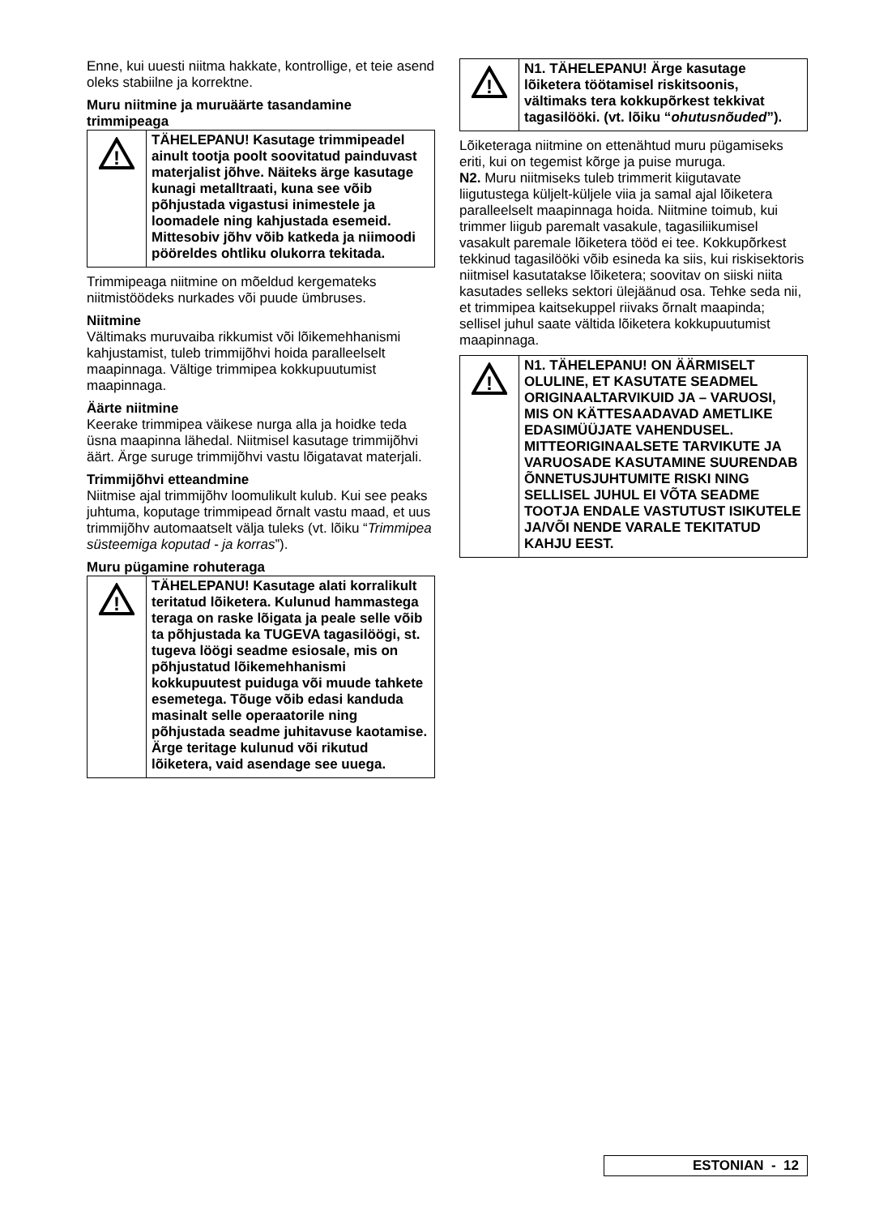Enne, kui uuesti niitma hakkate, kontrollige, et teie asend oleks stabiilne ja korrektne.
Muru niitmine ja muruäärte tasandamine trimmipeaga
!
TÄHELEPANU! Kasutage trimmipeadel ainult tootja poolt soovitatud painduvast materjalist jõhve. Näiteks ärge kasutage kunagi metalltraati, kuna see võib põhjustada vigastusi inimestele ja loomadele ning kahjustada esemeid. Mittesobiv jõhv võib katkeda ja niimoodi pööreldes ohtliku olukorra tekitada.
Trimmipeaga niitmine on mõeldud kergemateks niitmistöödeks nurkades või puude ümbruses.
Niitmine
Vältimaks muruvaiba rikkumist või lõikemehhanismi kahjustamist, tuleb trimmijõhvi hoida paralleelselt maapinnaga. Vältige trimmipea kokkupuutumist maapinnaga.
Äärte niitmine
Keerake trimmipea väikese nurga alla ja hoidke teda üsna maapinna lähedal. Niitmisel kasutage trimmijõhvi äärt. Ärge suruge trimmijõhvi vastu lõigatavat materjali.
Trimmijõhvi etteandmine
Niitmise ajal trimmijõhv loomulikult kulub. Kui see peaks juhtuma, koputage trimmipead õrnalt vastu maad, et uus trimmijõhv automaatselt välja tuleks (vt. lõiku “Trimmipea süsteemiga koputad - ja korras”).
Muru pügamine rohuteraga
!
TÄHELEPANU! Kasutage alati korralikult teritatud lõiketera. Kulunud hammastega teraga on raske lõigata ja peale selle võib ta põhjustada ka TUGEVA tagasilöögi, st. tugeva löögi seadme esiosale, mis on põhjustatud lõikemehhanismi kokkupuutest puiduga või muude tahkete esemetega. Tõuge võib edasi kanduda masinalt selle operaatorile ning põhjustada seadme juhitavuse kaotamise. Ärge teritage kulunud või rikutud lõiketera, vaid asendage see uuega.
!
N1. TÄHELEPANU! Ärge kasutage lõiketera töötamisel riskitsoonis, vältimaks tera kokkupõrkest tekkivat tagasilööki. (vt. lõiku “ohutusnõuded”).
Lõiketeraga niitmine on ettenähtud muru pügamiseks eriti, kui on tegemist kõrge ja puise muruga.
N2. Muru niitmiseks tuleb trimmerit kiigutavate liigutustega küljelt-küljele viia ja samal ajal lõiketera paralleelselt maapinnaga hoida. Niitmine toimub, kui trimmer liigub paremalt vasakule, tagasiliikumisel vasakult paremale lõiketera tööd ei tee. Kokkupõrkest tekkinud tagasilööki võib esineda ka siis, kui riskisektoris niitmisel kasutatakse lõiketera; soovitav on siiski niita kasutades selleks sektori ülejäänud osa. Tehke seda nii, et trimmipea kaitsekuppel riivaks õrnalt maapinda; sellisel juhul saate vältida lõiketera kokkupuutumist maapinnaga.
!
N1. TÄHELEPANU! ON ÄÄRMISELT OLULINE, ET KASUTATE SEADMEL ORIGINAALTARVIKUID JA – VARUOSI, MIS ON KÄTTESAADAVAD AMETLIKE EDASIMÜÜJATE VAHENDUSEL. MITTEORIGINAALSETE TARVIKUTE JA VARUOSADE KASUTAMINE SUURENDAB ÕNNETUSJUHTUMITE RISKI NING SELLISEL JUHUL EI VÕTA SEADME TOOTJA ENDALE VASTUTUST ISIKUTELE JA/VÕI NENDE VARALE TEKITATUD KAHJU EEST.
ESTONIAN - 12